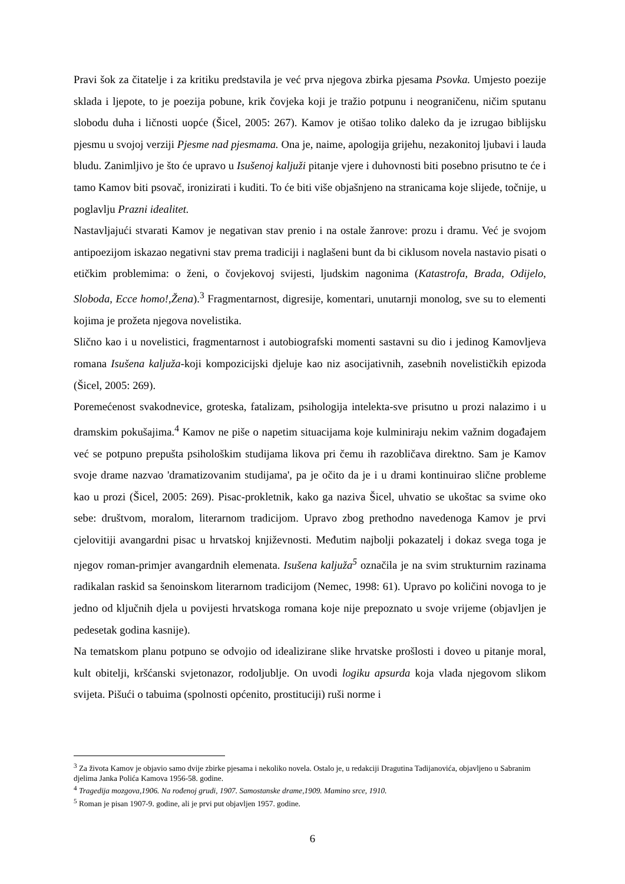Pravi šok za čitatelje i za kritiku predstavila je već prva njegova zbirka pjesama Psovka. Umjesto poezije sklada i ljepote, to je poezija pobune, krik čovjeka koji je tražio potpunu i neograničenu, ničim sputanu slobodu duha i ličnosti uopće (Šicel, 2005: 267). Kamov je otišao toliko daleko da je izrugao biblijsku pjesmu u svojoj verziji Pjesme nad pjesmama. Ona je, naime, apologija grijehu, nezakonitoj ljubavi i lauda bludu. Zanimljivo je što će upravo u Isušenoj kaljuži pitanje vjere i duhovnosti biti posebno prisutno te će i tamo Kamov biti psovač, ironizirati i kuditi. To će biti više objašnjeno na stranicama koje slijede, točnije, u poglavlju Prazni idealitet.
Nastavljajući stvarati Kamov je negativan stav prenio i na ostale žanrove: prozu i dramu. Već je svojom antipoezijom iskazao negativni stav prema tradiciji i naglašeni bunt da bi ciklusom novela nastavio pisati o etičkim problemima: o ženi, o čovjekovoj svijesti, ljudskim nagonima (Katastrofa, Brada, Odijelo, Sloboda, Ecce homo!,Žena).<sup>3</sup> Fragmentarnost, digresije, komentari, unutarnji monolog, sve su to elementi kojima je prožeta njegova novelistika.
Slično kao i u novelistici, fragmentarnost i autobiografski momenti sastavni su dio i jedinog Kamovljeva romana Isušena kaljuža-koji kompozicijski djeluje kao niz asocijativnih, zasebnih novelističkih epizoda (Šicel, 2005: 269).
Poremećenost svakodnevice, groteska, fatalizam, psihologija intelekta-sve prisutno u prozi nalazimo i u dramskim pokušajima.<sup>4</sup> Kamov ne piše o napetim situacijama koje kulminiraju nekim važnim događajem već se potpuno prepušta psihološkim studijama likova pri čemu ih razobličava direktno. Sam je Kamov svoje drame nazvao 'dramatizovanim studijama', pa je očito da je i u drami kontinuirao slične probleme kao u prozi (Šicel, 2005: 269). Pisac-prokletnik, kako ga naziva Šicel, uhvatio se ukoštac sa svime oko sebe: društvom, moralom, literarnom tradicijom. Upravo zbog prethodno navedenoga Kamov je prvi cjelovitiji avangardni pisac u hrvatskoj književnosti. Međutim najbolji pokazatelj i dokaz svega toga je njegov roman-primjer avangardnih elemenata. Isušena kaljuža<sup>5</sup> označila je na svim strukturnim razinama radikalan raskid sa šenoinskom literarnom tradicijom (Nemec, 1998: 61). Upravo po količini novoga to je jedno od ključnih djela u povijesti hrvatskoga romana koje nije prepoznato u svoje vrijeme (objavljen je pedesetak godina kasnije).
Na tematskom planu potpuno se odvojio od idealizirane slike hrvatske prošlosti i doveo u pitanje moral, kult obitelji, kršćanski svjetonazor, rodoljublje. On uvodi logiku apsurda koja vlada njegovom slikom svijeta. Pišući o tabuima (spolnosti općenito, prostituciji) ruši norme i
<sup>3</sup> Za života Kamov je objavio samo dvije zbirke pjesama i nekoliko novela. Ostalo je, u redakciji Dragutina Tadijanovića, objavljeno u Sabranim djelima Janka Polića Kamova 1956-58. godine.
<sup>4</sup> Tragedija mozgova,1906. Na rođenoj grudi, 1907. Samostanske drame,1909. Mamino srce, 1910.
<sup>5</sup> Roman je pisan 1907-9. godine, ali je prvi put objavljen 1957. godine.
6